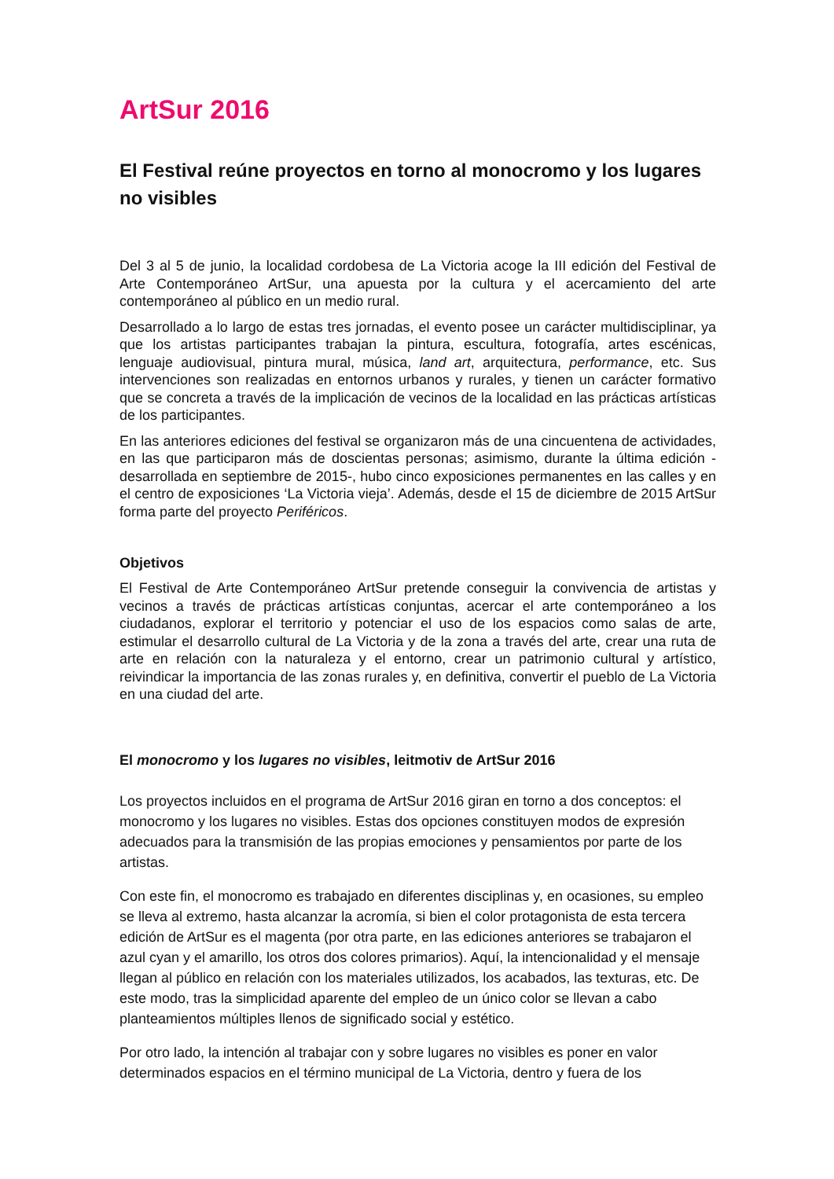ArtSur 2016
El Festival reúne proyectos en torno al monocromo y los lugares no visibles
Del 3 al 5 de junio, la localidad cordobesa de La Victoria acoge la III edición del Festival de Arte Contemporáneo ArtSur, una apuesta por la cultura y el acercamiento del arte contemporáneo al público en un medio rural.
Desarrollado a lo largo de estas tres jornadas, el evento posee un carácter multidisciplinar, ya que los artistas participantes trabajan la pintura, escultura, fotografía, artes escénicas, lenguaje audiovisual, pintura mural, música, land art, arquitectura, performance, etc. Sus intervenciones son realizadas en entornos urbanos y rurales, y tienen un carácter formativo que se concreta a través de la implicación de vecinos de la localidad en las prácticas artísticas de los participantes.
En las anteriores ediciones del festival se organizaron más de una cincuentena de actividades, en las que participaron más de doscientas personas; asimismo, durante la última edición -desarrollada en septiembre de 2015-, hubo cinco exposiciones permanentes en las calles y en el centro de exposiciones ‘La Victoria vieja’. Además, desde el 15 de diciembre de 2015 ArtSur forma parte del proyecto Periféricos.
Objetivos
El Festival de Arte Contemporáneo ArtSur pretende conseguir la convivencia de artistas y vecinos a través de prácticas artísticas conjuntas, acercar el arte contemporáneo a los ciudadanos, explorar el territorio y potenciar el uso de los espacios como salas de arte, estimular el desarrollo cultural de La Victoria y de la zona a través del arte, crear una ruta de arte en relación con la naturaleza y el entorno, crear un patrimonio cultural y artístico, reivindicar la importancia de las zonas rurales y, en definitiva, convertir el pueblo de La Victoria en una ciudad del arte.
El monocromo y los lugares no visibles, leitmotiv de ArtSur 2016
Los proyectos incluidos en el programa de ArtSur 2016 giran en torno a dos conceptos: el monocromo y los lugares no visibles. Estas dos opciones constituyen modos de expresión adecuados para la transmisión de las propias emociones y pensamientos por parte de los artistas.
Con este fin, el monocromo es trabajado en diferentes disciplinas y, en ocasiones, su empleo se lleva al extremo, hasta alcanzar la acromía, si bien el color protagonista de esta tercera edición de ArtSur es el magenta (por otra parte, en las ediciones anteriores se trabajaron el azul cyan y el amarillo, los otros dos colores primarios). Aquí, la intencionalidad y el mensaje llegan al público en relación con los materiales utilizados, los acabados, las texturas, etc. De este modo, tras la simplicidad aparente del empleo de un único color se llevan a cabo planteamientos múltiples llenos de significado social y estético.
Por otro lado, la intención al trabajar con y sobre lugares no visibles es poner en valor determinados espacios en el término municipal de La Victoria, dentro y fuera de los